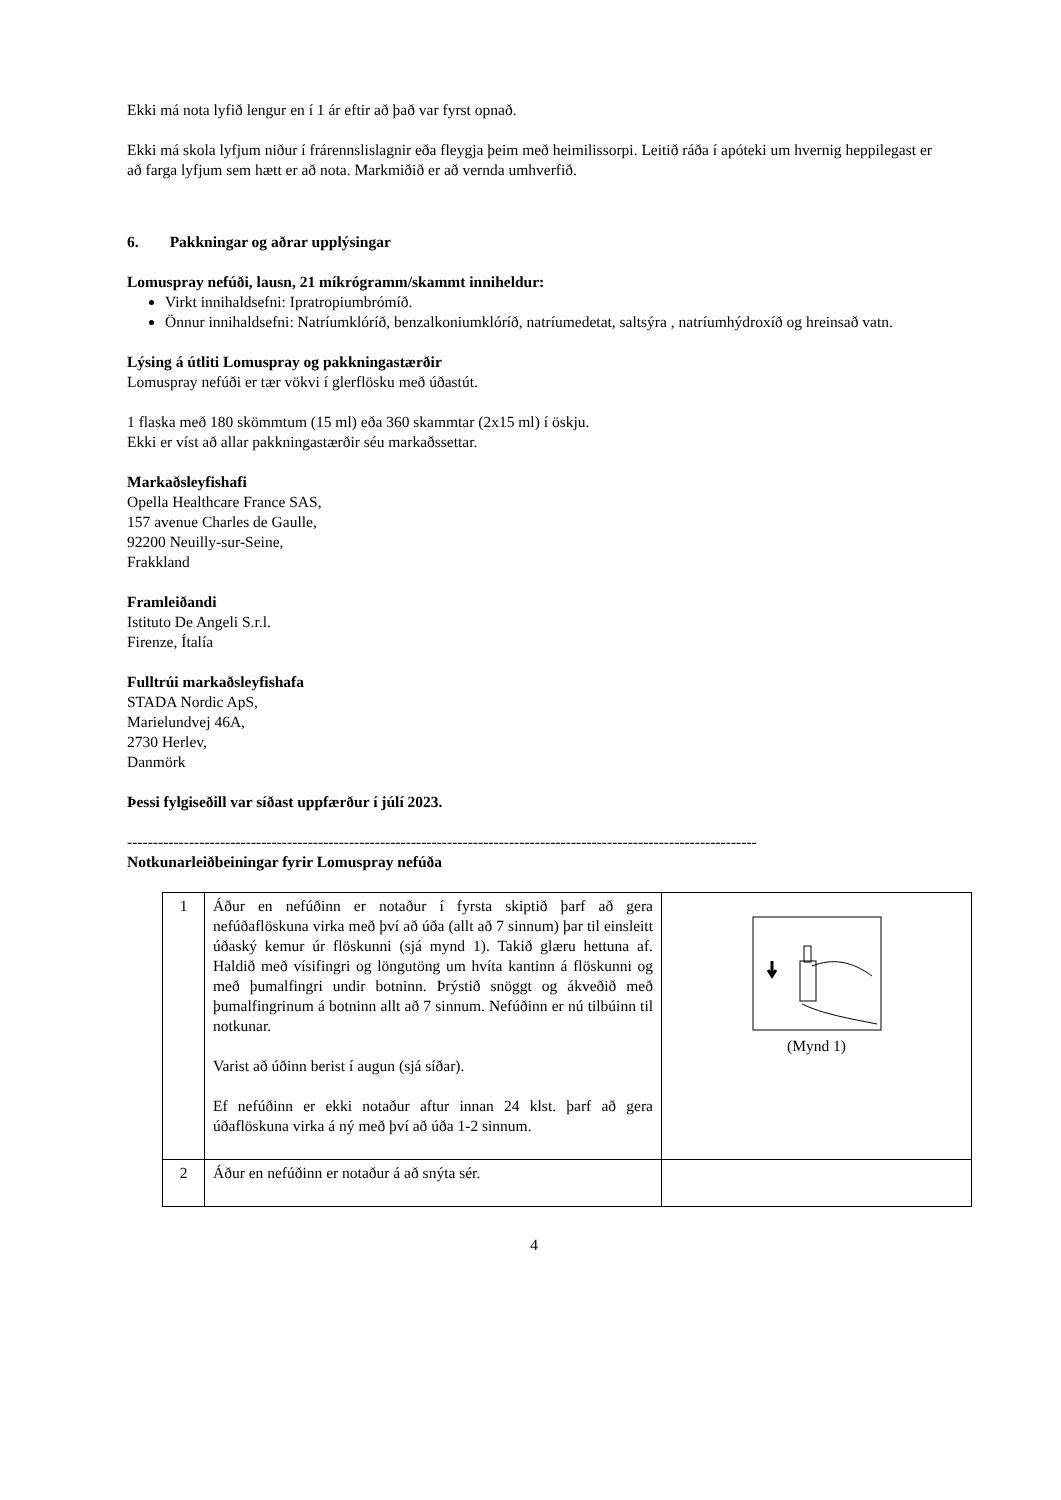Ekki má nota lyfið lengur en í 1 ár eftir að það var fyrst opnað.
Ekki má skola lyfjum niður í frárennslislagnir eða fleygja þeim með heimilissorpi. Leitið ráða í apóteki um hvernig heppilegast er að farga lyfjum sem hætt er að nota. Markmiðið er að vernda umhverfið.
6. Pakkningar og aðrar upplýsingar
Lomuspray nefúði, lausn, 21 míkrógramm/skammt inniheldur:
Virkt innihaldsefni: Ipratropiumbrómíð.
Önnur innihaldsefni: Natríumklóríð, benzalkoniumklóríð, natríumedetat, saltsýra , natríumhýdroxíð og hreinsað vatn.
Lýsing á útliti Lomuspray og pakkningastærðir
Lomuspray nefúði er tær vökvi í glerflösku með úðastút.
1 flaska með 180 skömmtum (15 ml) eða 360 skammtar (2x15 ml) í öskju.
Ekki er víst að allar pakkningastærðir séu markaðssettar.
Markaðsleyfishafi
Opella Healthcare France SAS,
157 avenue Charles de Gaulle,
92200 Neuilly-sur-Seine,
Frakkland
Framleiðandi
Istituto De Angeli S.r.l.
Firenze, Ítalía
Fulltrúi markaðsleyfishafa
STADA Nordic ApS,
Marielundvej 46A,
2730 Herlev,
Danmörk
Þessi fylgiseðill var síðast uppfærður í júlí 2023.
--------------------------------------------------------------------------------------------------------------------------
Notkunarleiðbeiningar fyrir Lomuspray nefúða
| 1 | Áður en nefúðinn er notaður í fyrsta skiptið þarf að gera nefúðaflöskuna virka með því að úða (allt að 7 sinnum) þar til einsleitt úðaský kemur úr flöskunni (sjá mynd 1). Takið glæru hettuna af. Haldið með vísifingri og löngutöng um hvíta kantinn á flöskunni og með þumalfingri undir botninn. Þrýstið snöggt og ákveðið með þumalfingrinum á botninn allt að 7 sinnum. Nefúðinn er nú tilbúinn til notkunar. Varist að úðinn berist í augun (sjá síðar). Ef nefúðinn er ekki notaður aftur innan 24 klst. þarf að gera úðaflöskuna virka á ný með því að úða 1-2 sinnum. | (Mynd 1) |
| 2 | Áður en nefúðinn er notaður á að snýta sér. | |
4